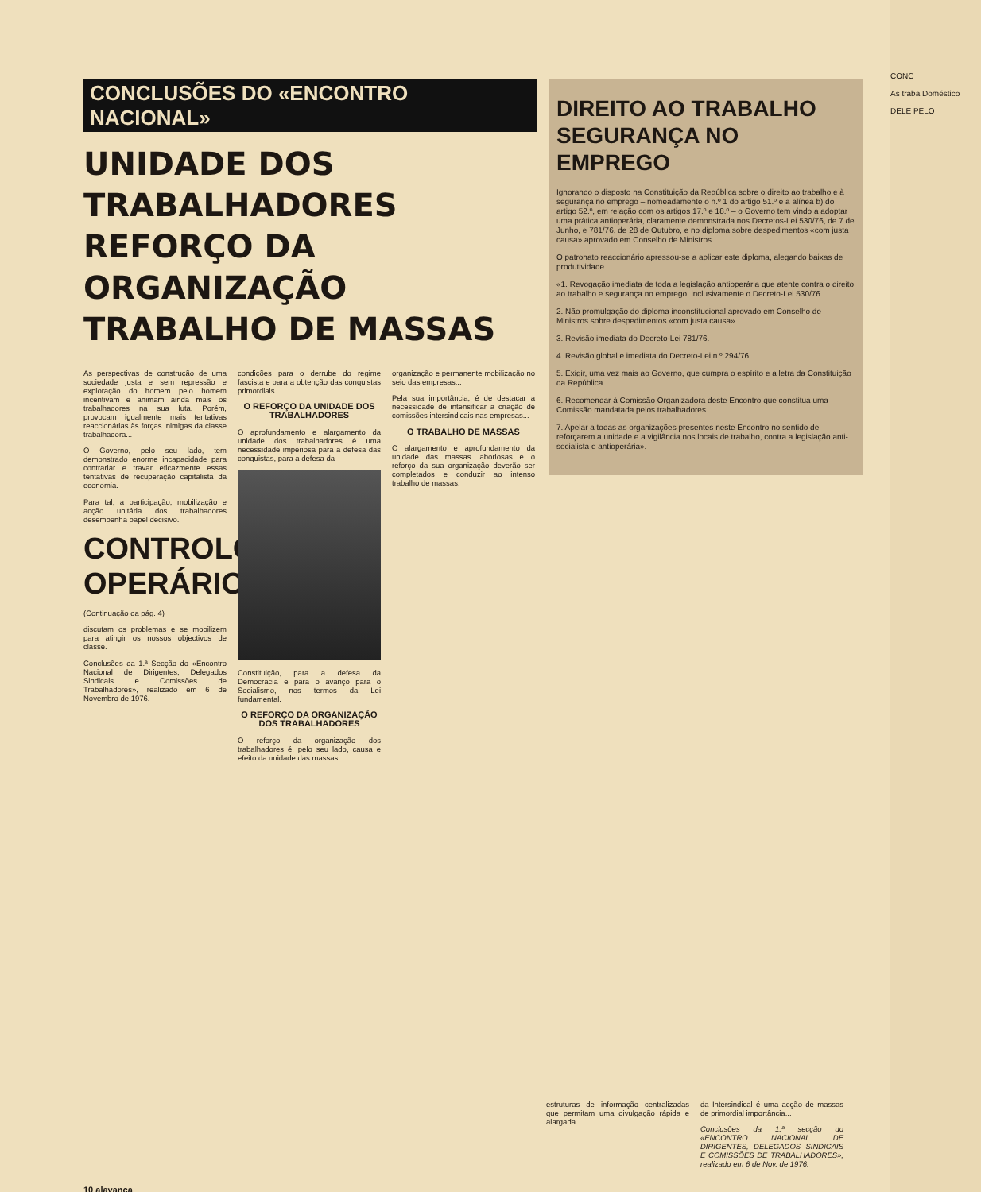CONCLUSÕES DO «ENCONTRO NACIONAL»
UNIDADE DOS TRABALHADORES REFORÇO DA ORGANIZAÇÃO TRABALHO DE MASSAS
DIREITO AO TRABALHO SEGURANÇA NO EMPREGO
Ignorando o disposto na Constituição da República sobre o direito ao trabalho e à segurança no emprego – nomeadamente o n.º 1 do artigo 51.º e a alínea b) do artigo 52.º, em relação com os artigos 17.º e 18.º – o Governo tem vindo a adoptar uma prática antioperária, claramente demonstrada nos Decretos-Lei 530/76, de 7 de Junho, e 781/76, de 28 de Outubro, e no diploma sobre despedimentos «com justa causa» aprovado em Conselho de Ministros.
O patronato reaccionário apressou-se a aplicar este diploma, alegando baixas de produtividade...
«1. Revogação imediata de toda a legislação antioperária que atente contra o direito ao trabalho e segurança no emprego, inclusivamente o Decreto-Lei 530/76.
2. Não promulgação do diploma inconstitucional aprovado em Conselho de Ministros sobre despedimentos «com justa causa».
3. Revisão imediata do Decreto-Lei 781/76.
4. Revisão global e imediata do Decreto-Lei n.º 294/76.
5. Exigir, uma vez mais ao Governo, que cumpra o espírito e a letra da Constituição da República.
6. Recomendar à Comissão Organizadora deste Encontro que constitua uma Comissão mandatada pelos trabalhadores.
7. Apelar a todas as organizações presentes neste Encontro no sentido de reforçarem a unidade e a vigilância nos locais de trabalho, contra a legislação anti-socialista e antioperária».
As perspectivas de construção de uma sociedade justa e sem repressão e exploração do homem pelo homem incentivam e animam ainda mais os trabalhadores na sua luta. Porém, provocam igualmente mais tentativas reaccionárias às forças inimigas da classe trabalhadora...
O Governo, pelo seu lado, tem demonstrado enorme incapacidade para contrariar e travar eficazmente essas tentativas de recuperação capitalista da economia.
Para tal, a participação, mobilização e acção unitária dos trabalhadores desempenha papel decisivo.
CONTROLO OPERÁRIO
(Continuação da pág. 4)
discutam os problemas e se mobilizem para atingir os nossos objectivos de classe.
Conclusões da 1.ª Secção do «Encontro Nacional de Dirigentes, Delegados Sindicais e Comissões de Trabalhadores», realizado em 6 de Novembro de 1976.
condições para o derrube do regime fascista e para a obtenção das conquistas primordiais...
O REFORÇO DA UNIDADE DOS TRABALHADORES
O aprofundamento e alargamento da unidade dos trabalhadores é uma necessidade imperiosa para a defesa das conquistas, para a defesa da
Constituição, para a defesa da Democracia e para o avanço para o Socialismo, nos termos da Lei fundamental.
O REFORÇO DA ORGANIZAÇÃO DOS TRABALHADORES
O reforço da organização dos trabalhadores é, pelo seu lado, causa e efeito da unidade das massas...
organização e permanente mobilização no seio das empresas...
Pela sua importância, é de destacar a necessidade de intensificar a criação de comissões intersindicais nas empresas...
O TRABALHO DE MASSAS
O alargamento e aprofundamento da unidade das massas laboriosas e o reforço da sua organização deverão ser completados e conduzir ao intenso trabalho de massas.
estruturas de informação centralizadas que permitam uma divulgação rápida e alargada...
da Intersindical é uma acção de massas de primordial importância...
Conclusões da 1.ª secção do «ENCONTRO NACIONAL DE DIRIGENTES, DELEGADOS SINDICAIS E COMISSÕES DE TRABALHADORES», realizado em 6 de Nov. de 1976.
10 alavanca
CONC
As traba Doméstico
DELE PELO